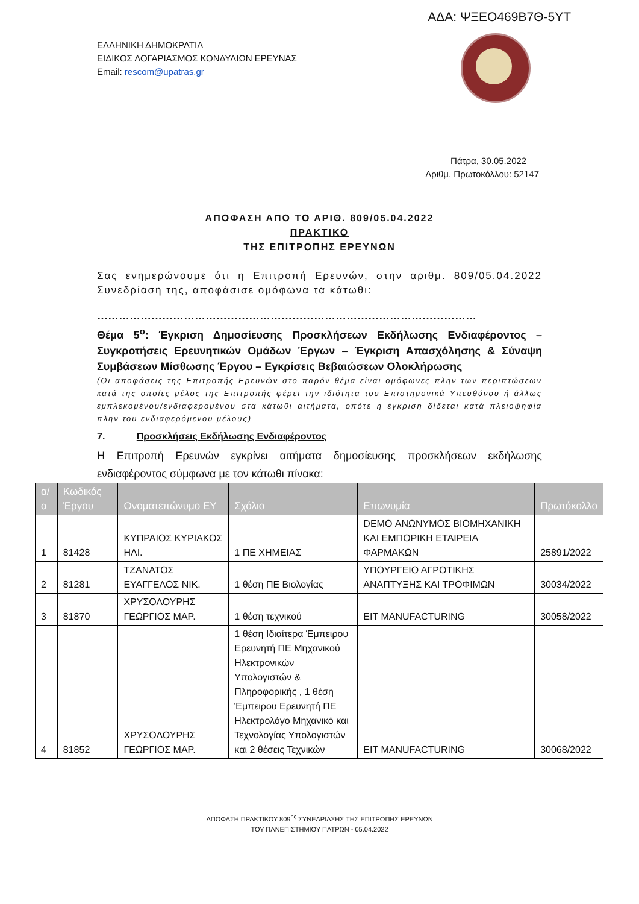ΑΔΑ: ΨΞΕΟ469Β7Θ-5ΥΤ
ΕΛΛΗΝΙΚΗ ΔΗΜΟΚΡΑΤΙΑ
ΕΙΔΙΚΟΣ ΛΟΓΑΡΙΑΣΜΟΣ ΚΟΝΔΥΛΙΩΝ ΕΡΕΥΝΑΣ
Email: rescom@upatras.gr
Πάτρα, 30.05.2022
Αριθμ. Πρωτοκόλλου: 52147
ΑΠΟΦΑΣΗ ΑΠΟ ΤΟ ΑΡΙΘ. 809/05.04.2022
ΠΡΑΚΤΙΚΟ
ΤΗΣ ΕΠΙΤΡΟΠΗΣ ΕΡΕΥΝΩΝ
Σας ενημερώνουμε ότι η Επιτροπή Ερευνών, στην αριθμ. 809/05.04.2022 Συνεδρίαση της, αποφάσισε ομόφωνα τα κάτωθι:
……………………………………………………………………………………………
Θέμα 5<sup>ο</sup>: Έγκριση Δημοσίευσης Προσκλήσεων Εκδήλωσης Ενδιαφέροντος – Συγκροτήσεις Ερευνητικών Ομάδων Έργων – Έγκριση Απασχόλησης & Σύναψη Συμβάσεων Μίσθωσης Έργου – Εγκρίσεις Βεβαιώσεων Ολοκλήρωσης
(Οι αποφάσεις της Επιτροπής Ερευνών στο παρόν θέμα είναι ομόφωνες πλην των περιπτώσεων κατά της οποίες μέλος της Επιτροπής φέρει την ιδιότητα του Επιστημονικά Υπευθύνου ή άλλως εμπλεκομένου/ενδιαφερομένου στα κάτωθι αιτήματα, οπότε η έγκριση δίδεται κατά πλειοψηφία πλην του ενδιαφερόμενου μέλους)
7. Προσκλήσεις Εκδήλωσης Ενδιαφέροντος
Η Επιτροπή Ερευνών εγκρίνει αιτήματα δημοσίευσης προσκλήσεων εκδήλωσης ενδιαφέροντος σύμφωνα με τον κάτωθι πίνακα:
| α/α | Κωδικός Έργου | Ονοματεπώνυμο ΕΥ | Σχόλιο | Επωνυμία | Πρωτόκολλο |
| --- | --- | --- | --- | --- | --- |
| 1 | 81428 | ΚΥΠΡΑΙΟΣ ΚΥΡΙΑΚΟΣ ΗΛΙ. | 1 ΠΕ ΧΗΜΕΙΑΣ | DEMO ΑΝΩΝΥΜΟΣ ΒΙΟΜΗΧΑΝΙΚΗ ΚΑΙ ΕΜΠΟΡΙΚΗ ΕΤΑΙΡΕΙΑ ΦΑΡΜΑΚΩΝ | 25891/2022 |
| 2 | 81281 | ΤΖΑΝΑΤΟΣ ΕΥΑΓΓΕΛΟΣ ΝΙΚ. | 1 θέση ΠΕ Βιολογίας | ΥΠΟΥΡΓΕΙΟ ΑΓΡΟΤΙΚΗΣ ΑΝΑΠΤΥΞΗΣ ΚΑΙ ΤΡΟΦΙΜΩΝ | 30034/2022 |
| 3 | 81870 | ΧΡΥΣΟΛΟΥΡΗΣ ΓΕΩΡΓΙΟΣ ΜΑΡ. | 1 θέση τεχνικού | EIT MANUFACTURING | 30058/2022 |
| 4 | 81852 | ΧΡΥΣΟΛΟΥΡΗΣ ΓΕΩΡΓΙΟΣ ΜΑΡ. | 1 θέση Ιδιαίτερα Έμπειρου Ερευνητή ΠΕ Μηχανικού Ηλεκτρονικών Υπολογιστών & Πληροφορικής , 1 θέση Έμπειρου Ερευνητή ΠΕ Ηλεκτρολόγο Μηχανικό και Τεχνολογίας Υπολογιστών και 2 θέσεις Τεχνικών | EIT MANUFACTURING | 30068/2022 |
ΑΠΟΦΑΣΗ ΠΡΑΚΤΙΚΟΥ 809<sup>ης</sup> ΣΥΝΕΔΡΙΑΣΗΣ ΤΗΣ ΕΠΙΤΡΟΠΗΣ ΕΡΕΥΝΩΝ
ΤΟΥ ΠΑΝΕΠΙΣΤΗΜΙΟΥ ΠΑΤΡΩΝ - 05.04.2022